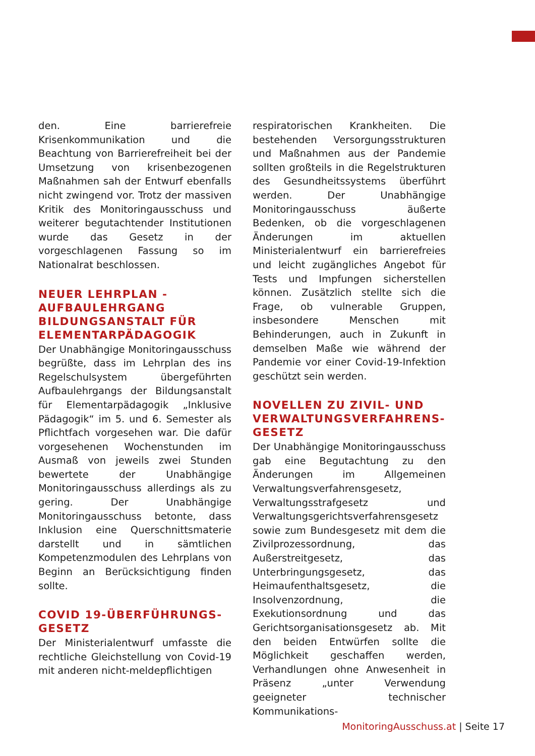den. Eine barrierefreie Krisenkommunikation und die Beachtung von Barrierefreiheit bei der Umsetzung von krisenbezogenen Maßnahmen sah der Entwurf ebenfalls nicht zwingend vor. Trotz der massiven Kritik des Monitoringausschuss und weiterer begutachtender Institutionen wurde das Gesetz in der vorgeschlagenen Fassung so im Nationalrat beschlossen.
NEUER LEHRPLAN - AUFBAULEHRGANG BILDUNGSANSTALT FÜR ELEMENTARPÄDAGOGIK
Der Unabhängige Monitoringausschuss begrüßte, dass im Lehrplan des ins Regelschulsystem übergeführten Aufbaulehrgangs der Bildungsanstalt für Elementarpädagogik „Inklusive Pädagogik“ im 5. und 6. Semester als Pflichtfach vorgesehen war. Die dafür vorgesehenen Wochenstunden im Ausmaß von jeweils zwei Stunden bewertete der Unabhängige Monitoringausschuss allerdings als zu gering. Der Unabhängige Monitoringausschuss betonte, dass Inklusion eine Querschnittsmaterie darstellt und in sämtlichen Kompetenzmodulen des Lehrplans von Beginn an Berücksichtigung finden sollte.
COVID 19-ÜBERFÜHRUNGS-GESETZ
Der Ministerialentwurf umfasste die rechtliche Gleichstellung von Covid-19 mit anderen nicht-meldepflichtigen
respiratorischen Krankheiten. Die bestehenden Versorgungsstrukturen und Maßnahmen aus der Pandemie sollten großteils in die Regelstrukturen des Gesundheitssystems überführt werden. Der Unabhängige Monitoringausschuss äußerte Bedenken, ob die vorgeschlagenen Änderungen im aktuellen Ministerialentwurf ein barrierefreies und leicht zugängliches Angebot für Tests und Impfungen sicherstellen können. Zusätzlich stellte sich die Frage, ob vulnerable Gruppen, insbesondere Menschen mit Behinderungen, auch in Zukunft in demselben Maße wie während der Pandemie vor einer Covid-19-Infektion geschützt sein werden.
NOVELLEN ZU ZIVIL- UND VERWALTUNGSVERFAHRENS-GESETZ
Der Unabhängige Monitoringausschuss gab eine Begutachtung zu den Änderungen im Allgemeinen Verwaltungsverfahrensgesetz, Verwaltungsstrafgesetz und Verwaltungsgerichtsverfahrensgesetz sowie zum Bundesgesetz mit dem die Zivilprozessordnung, das Außerstreitgesetz, das Unterbringungsgesetz, das Heimaufenthaltsgesetz, die Insolvenzordnung, die Exekutionsordnung und das Gerichtsorganisationsgesetz ab. Mit den beiden Entwürfen sollte die Möglichkeit geschaffen werden, Verhandlungen ohne Anwesenheit in Präsenz „unter Verwendung geeigneter technischer Kommunikations-
MonitoringAusschuss.at | Seite 17